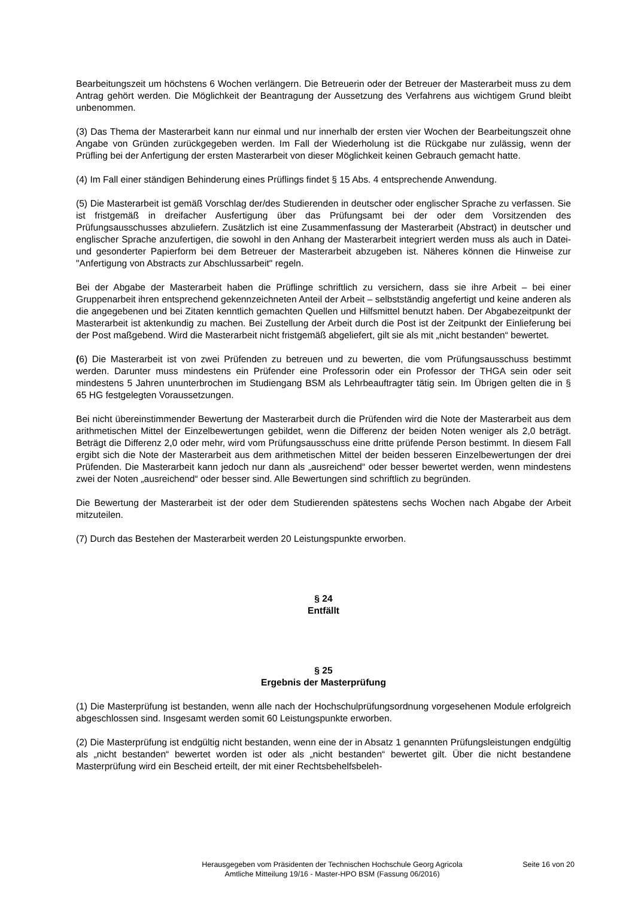Bearbeitungszeit um höchstens 6 Wochen verlängern. Die Betreuerin oder der Betreuer der Masterarbeit muss zu dem Antrag gehört werden. Die Möglichkeit der Beantragung der Aussetzung des Verfahrens aus wichtigem Grund bleibt unbenommen.
(3) Das Thema der Masterarbeit kann nur einmal und nur innerhalb der ersten vier Wochen der Bearbeitungszeit ohne Angabe von Gründen zurückgegeben werden. Im Fall der Wiederholung ist die Rückgabe nur zulässig, wenn der Prüfling bei der Anfertigung der ersten Masterarbeit von dieser Möglichkeit keinen Gebrauch gemacht hatte.
(4) Im Fall einer ständigen Behinderung eines Prüflings findet § 15 Abs. 4 entsprechende Anwendung.
(5) Die Masterarbeit ist gemäß Vorschlag der/des Studierenden in deutscher oder englischer Sprache zu verfassen. Sie ist fristgemäß in dreifacher Ausfertigung über das Prüfungsamt bei der oder dem Vorsitzenden des Prüfungsausschusses abzuliefern. Zusätzlich ist eine Zusammenfassung der Masterarbeit (Abstract) in deutscher und englischer Sprache anzufertigen, die sowohl in den Anhang der Masterarbeit integriert werden muss als auch in Datei- und gesonderter Papierform bei dem Betreuer der Masterarbeit abzugeben ist. Näheres können die Hinweise zur "Anfertigung von Abstracts zur Abschlussarbeit" regeln.
Bei der Abgabe der Masterarbeit haben die Prüflinge schriftlich zu versichern, dass sie ihre Arbeit – bei einer Gruppenarbeit ihren entsprechend gekennzeichneten Anteil der Arbeit – selbstständig angefertigt und keine anderen als die angegebenen und bei Zitaten kenntlich gemachten Quellen und Hilfsmittel benutzt haben. Der Abgabezeitpunkt der Masterarbeit ist aktenkundig zu machen. Bei Zustellung der Arbeit durch die Post ist der Zeitpunkt der Einlieferung bei der Post maßgebend. Wird die Masterarbeit nicht fristgemäß abgeliefert, gilt sie als mit „nicht bestanden“ bewertet.
(6) Die Masterarbeit ist von zwei Prüfenden zu betreuen und zu bewerten, die vom Prüfungsausschuss bestimmt werden. Darunter muss mindestens ein Prüfender eine Professorin oder ein Professor der THGA sein oder seit mindestens 5 Jahren ununterbrochen im Studiengang BSM als Lehrbeauftragter tätig sein. Im Übrigen gelten die in § 65 HG festgelegten Voraussetzungen.
Bei nicht übereinstimmender Bewertung der Masterarbeit durch die Prüfenden wird die Note der Masterarbeit aus dem arithmetischen Mittel der Einzelbewertungen gebildet, wenn die Differenz der beiden Noten weniger als 2,0 beträgt. Beträgt die Differenz 2,0 oder mehr, wird vom Prüfungsausschuss eine dritte prüfende Person bestimmt. In diesem Fall ergibt sich die Note der Masterarbeit aus dem arithmetischen Mittel der beiden besseren Einzelbewertungen der drei Prüfenden. Die Masterarbeit kann jedoch nur dann als „ausreichend“ oder besser bewertet werden, wenn mindestens zwei der Noten „ausreichend“ oder besser sind. Alle Bewertungen sind schriftlich zu begründen.
Die Bewertung der Masterarbeit ist der oder dem Studierenden spätestens sechs Wochen nach Abgabe der Arbeit mitzuteilen.
(7) Durch das Bestehen der Masterarbeit werden 20 Leistungspunkte erworben.
§ 24
Entfällt
§ 25
Ergebnis der Masterprüfung
(1) Die Masterprüfung ist bestanden, wenn alle nach der Hochschulprüfungsordnung vorgesehenen Module erfolgreich abgeschlossen sind. Insgesamt werden somit 60 Leistungspunkte erworben.
(2) Die Masterprüfung ist endgültig nicht bestanden, wenn eine der in Absatz 1 genannten Prüfungsleistungen endgültig als „nicht bestanden“ bewertet worden ist oder als „nicht bestanden“ bewertet gilt. Über die nicht bestandene Masterprüfung wird ein Bescheid erteilt, der mit einer Rechtsbehelfsbeleh-
Herausgegeben vom Präsidenten der Technischen Hochschule Georg Agricola
Amtliche Mitteilung 19/16 - Master-HPO BSM (Fassung 06/2016)
Seite 16 von 20